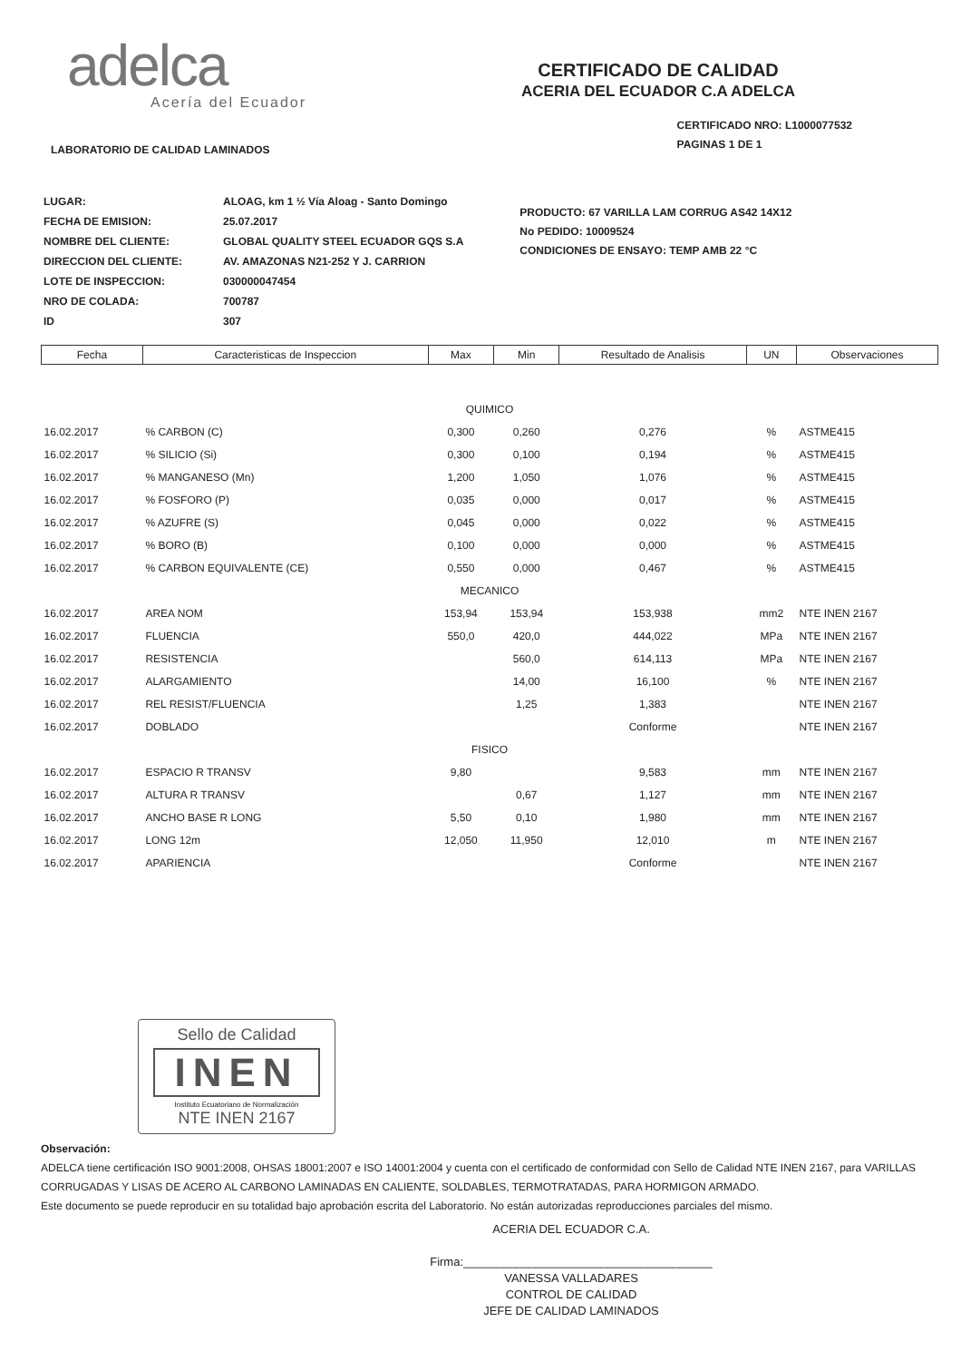adelca
Acería del Ecuador
CERTIFICADO DE CALIDAD
ACERIA DEL ECUADOR C.A ADELCA
LABORATORIO DE CALIDAD LAMINADOS
CERTIFICADO NRO: L1000077532
PAGINAS 1 DE 1
| LUGAR: | ALOAG, km 1 ½ Vía Aloag - Santo Domingo |
| FECHA DE EMISION: | 25.07.2017 |
| NOMBRE DEL CLIENTE: | GLOBAL QUALITY STEEL ECUADOR GQS S.A |
| DIRECCION DEL CLIENTE: | AV. AMAZONAS N21-252 Y J. CARRION |
| LOTE DE INSPECCION: | 030000047454 |
| NRO DE COLADA: | 700787 |
| ID | 307 |
PRODUCTO: 67 VARILLA LAM CORRUG AS42 14X12
No PEDIDO: 10009524
CONDICIONES DE ENSAYO: TEMP AMB 22 °C
| Fecha | Caracteristicas de Inspeccion | Max | Min | Resultado de Analisis | UN | Observaciones |
| --- | --- | --- | --- | --- | --- | --- |
| QUIMICO | | | | | | |
| 16.02.2017 | % CARBON (C) | 0,300 | 0,260 | 0,276 | % | ASTME415 |
| 16.02.2017 | % SILICIO (Si) | 0,300 | 0,100 | 0,194 | % | ASTME415 |
| 16.02.2017 | % MANGANESO (Mn) | 1,200 | 1,050 | 1,076 | % | ASTME415 |
| 16.02.2017 | % FOSFORO (P) | 0,035 | 0,000 | 0,017 | % | ASTME415 |
| 16.02.2017 | % AZUFRE (S) | 0,045 | 0,000 | 0,022 | % | ASTME415 |
| 16.02.2017 | % BORO (B) | 0,100 | 0,000 | 0,000 | % | ASTME415 |
| 16.02.2017 | % CARBON EQUIVALENTE (CE) | 0,550 | 0,000 | 0,467 | % | ASTME415 |
| MECANICO | | | | | | |
| 16.02.2017 | AREA NOM | 153,94 | 153,94 | 153,938 | mm2 | NTE INEN 2167 |
| 16.02.2017 | FLUENCIA | 550,0 | 420,0 | 444,022 | MPa | NTE INEN 2167 |
| 16.02.2017 | RESISTENCIA | | 560,0 | 614,113 | MPa | NTE INEN 2167 |
| 16.02.2017 | ALARGAMIENTO | | 14,00 | 16,100 | % | NTE INEN 2167 |
| 16.02.2017 | REL RESIST/FLUENCIA | | 1,25 | 1,383 | | NTE INEN 2167 |
| 16.02.2017 | DOBLADO | | | Conforme | | NTE INEN 2167 |
| FISICO | | | | | | |
| 16.02.2017 | ESPACIO R TRANSV | 9,80 | | 9,583 | mm | NTE INEN 2167 |
| 16.02.2017 | ALTURA R TRANSV | | 0,67 | 1,127 | mm | NTE INEN 2167 |
| 16.02.2017 | ANCHO BASE R LONG | 5,50 | 0,10 | 1,980 | mm | NTE INEN 2167 |
| 16.02.2017 | LONG 12m | 12,050 | 11,950 | 12,010 | m | NTE INEN 2167 |
| 16.02.2017 | APARIENCIA | | | Conforme | | NTE INEN 2167 |
Sello de Calidad
INEN
Instituto Ecuatoriano de Normalización
NTE INEN 2167
Observación:
ADELCA tiene certificación ISO 9001:2008, OHSAS 18001:2007 e ISO 14001:2004 y cuenta con el certificado de conformidad con Sello de Calidad NTE INEN 2167, para VARILLAS CORRUGADAS Y LISAS DE ACERO AL CARBONO LAMINADAS EN CALIENTE, SOLDABLES, TERMOTRATADAS, PARA HORMIGON ARMADO.
Este documento se puede reproducir en su totalidad bajo aprobación escrita del Laboratorio. No están autorizadas reproducciones parciales del mismo.
ACERIA DEL ECUADOR C.A.
Firma:______________________________________
VANESSA VALLADARES
CONTROL DE CALIDAD
JEFE DE CALIDAD LAMINADOS